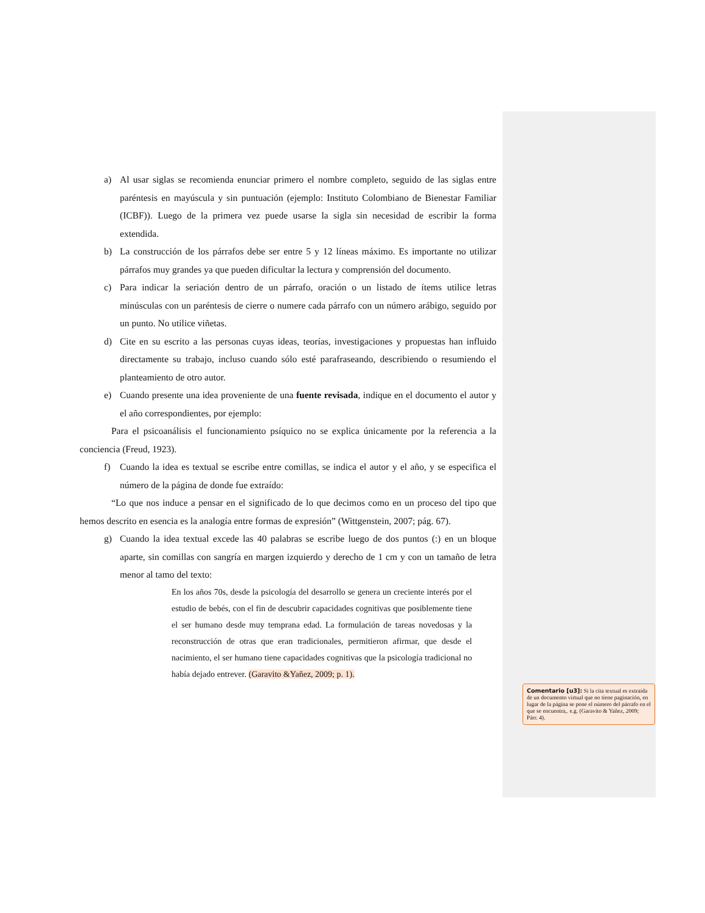a) Al usar siglas se recomienda enunciar primero el nombre completo, seguido de las siglas entre paréntesis en mayúscula y sin puntuación (ejemplo: Instituto Colombiano de Bienestar Familiar (ICBF)). Luego de la primera vez puede usarse la sigla sin necesidad de escribir la forma extendida.
b) La construcción de los párrafos debe ser entre 5 y 12 líneas máximo. Es importante no utilizar párrafos muy grandes ya que pueden dificultar la lectura y comprensión del documento.
c) Para indicar la seriación dentro de un párrafo, oración o un listado de ítems utilice letras minúsculas con un paréntesis de cierre o numere cada párrafo con un número arábigo, seguido por un punto. No utilice viñetas.
d) Cite en su escrito a las personas cuyas ideas, teorías, investigaciones y propuestas han influido directamente su trabajo, incluso cuando sólo esté parafraseando, describiendo o resumiendo el planteamiento de otro autor.
e) Cuando presente una idea proveniente de una fuente revisada, indique en el documento el autor y el año correspondientes, por ejemplo:
Para el psicoanálisis el funcionamiento psíquico no se explica únicamente por la referencia a la conciencia (Freud, 1923).
f) Cuando la idea es textual se escribe entre comillas, se indica el autor y el año, y se especifica el número de la página de donde fue extraído:
“Lo que nos induce a pensar en el significado de lo que decimos como en un proceso del tipo que hemos descrito en esencia es la analogía entre formas de expresión” (Wittgenstein, 2007; pág. 67).
g) Cuando la idea textual excede las 40 palabras se escribe luego de dos puntos (:) en un bloque aparte, sin comillas con sangría en margen izquierdo y derecho de 1 cm y con un tamaño de letra menor al tamo del texto:
En los años 70s, desde la psicología del desarrollo se genera un creciente interés por el estudio de bebés, con el fin de descubrir capacidades cognitivas que posiblemente tiene el ser humano desde muy temprana edad. La formulación de tareas novedosas y la reconstrucción de otras que eran tradicionales, permitieron afirmar, que desde el nacimiento, el ser humano tiene capacidades cognitivas que la psicología tradicional no había dejado entrever. (Garavito &Yañez, 2009; p. 1).
Comentario [u3]: Si la cita textual es extraída de un documento virtual que no tiene paginación, en lugar de la página se pone el número del párrafo en el que se encuentra,. e.g. (Garavito & Yañez, 2009; Párr. 4).